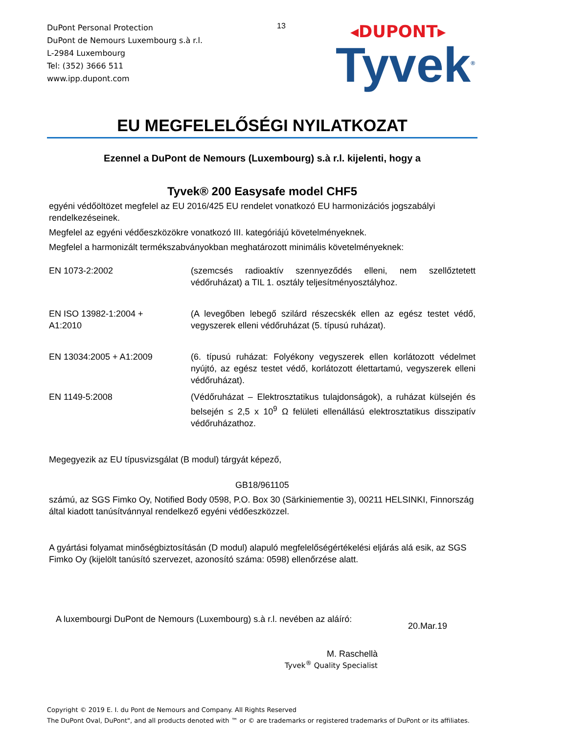DuPont Personal Protection
DuPont de Nemours Luxembourg s.à r.l.
L-2984 Luxembourg
Tel: (352) 3666 511
www.ipp.dupont.com
13
◂DUPONT▸
Tyvek<sup>®</sup>
EU MEGFELELŐSÉGI NYILATKOZAT
Ezennel a DuPont de Nemours (Luxembourg) s.à r.l. kijelenti, hogy a
Tyvek® 200 Easysafe model CHF5
egyéni védőöltözet megfelel az EU 2016/425 EU rendelet vonatkozó EU harmonizációs jogszabályi rendelkezéseinek.
Megfelel az egyéni védőeszközökre vonatkozó III. kategóriájú követelményeknek.
Megfelel a harmonizált termékszabványokban meghatározott minimális követelményeknek:
EN 1073-2:2002 (szemcsés radioaktív szennyeződés elleni, nem szellőztetett védőruházat) a TIL 1. osztály teljesítményosztályhoz.
EN ISO 13982-1:2004 +
A1:2010
(A levegőben lebegő szilárd részecskék ellen az egész testet védő, vegyszerek elleni védőruházat (5. típusú ruházat).
EN 13034:2005 + A1:2009 (6. típusú ruházat: Folyékony vegyszerek ellen korlátozott védelmet nyújtó, az egész testet védő, korlátozott élettartamú, vegyszerek elleni védőruházat).
EN 1149-5:2008 (Védőruházat – Elektrosztatikus tulajdonságok), a ruházat külsején és belsején ≤ 2,5 x 10<sup>9</sup> Ω felületi ellenállású elektrosztatikus disszipatív védőruházathoz.
Megegyezik az EU típusvizsgálat (B modul) tárgyát képező,
GB18/961105
számú, az SGS Fimko Oy, Notified Body 0598, P.O. Box 30 (Särkiniementie 3), 00211 HELSINKI, Finnország által kiadott tanúsítvánnyal rendelkező egyéni védőeszközzel.
A gyártási folyamat minőségbiztosításán (D modul) alapuló megfelelőségértékelési eljárás alá esik, az SGS Fimko Oy (kijelölt tanúsító szervezet, azonosító száma: 0598) ellenőrzése alatt.
A luxembourgi DuPont de Nemours (Luxembourg) s.à r.l. nevében az aláíró:
20.Mar.19
M. Raschellà
Tyvek<sup>®</sup> Quality Specialist
Copyright © 2019 E. I. du Pont de Nemours and Company. All Rights Reserved
The DuPont Oval, DuPont", and all products denoted with ™ or © are trademarks or registered trademarks of DuPont or its affiliates.